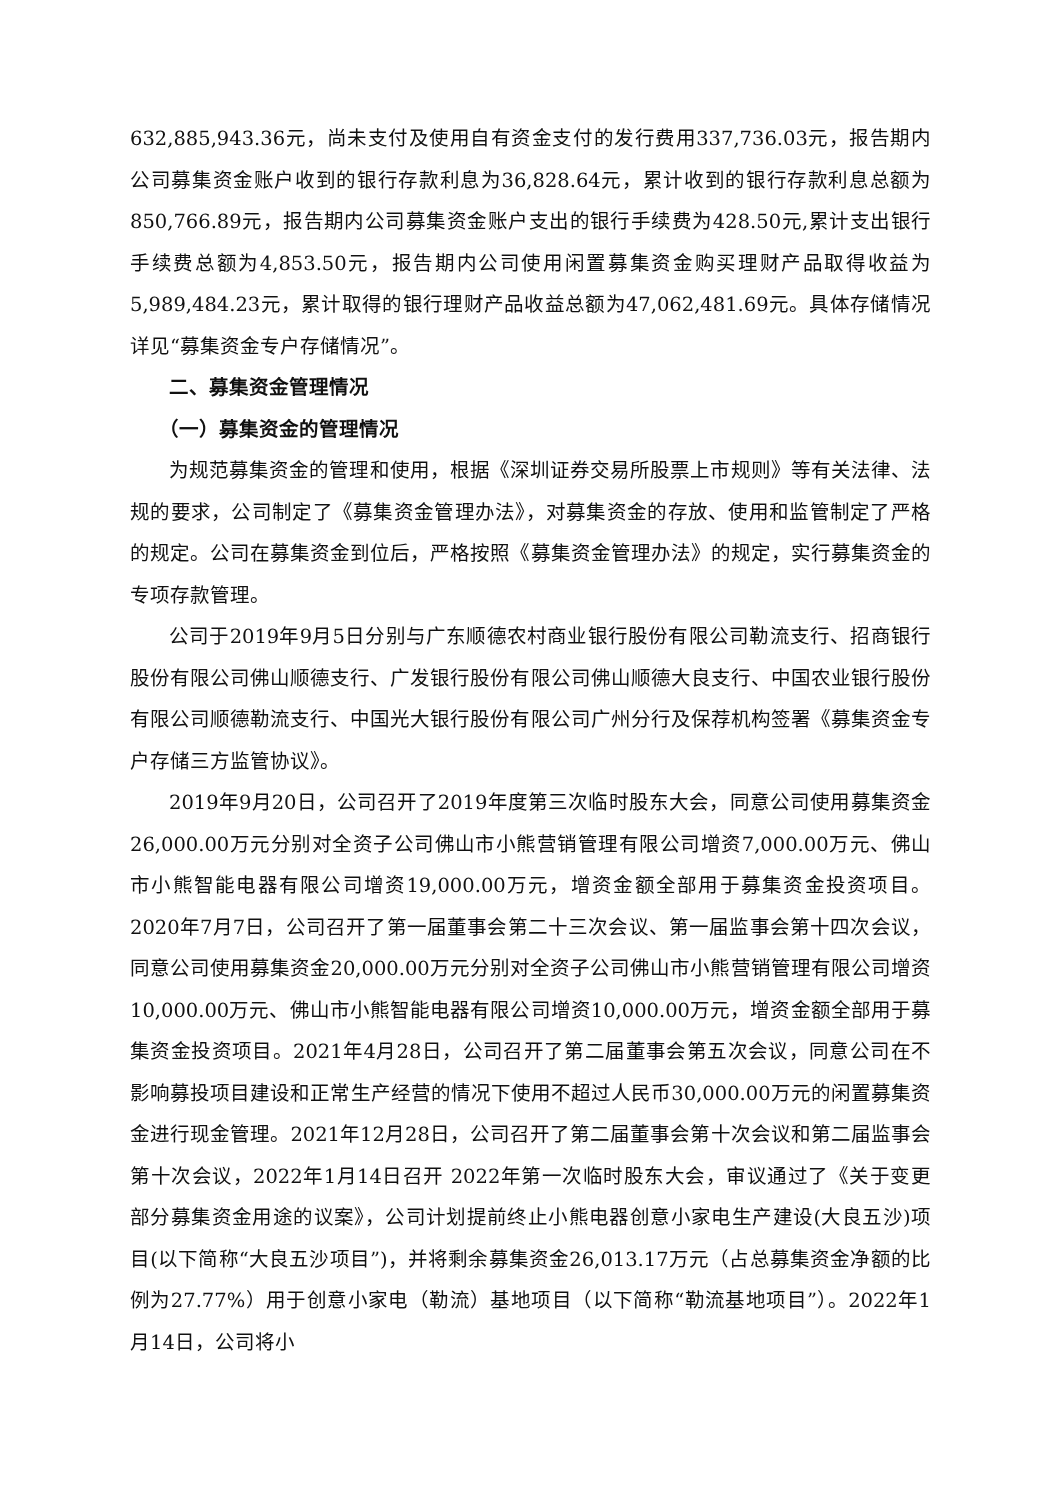632,885,943.36元，尚未支付及使用自有资金支付的发行费用337,736.03元，报告期内公司募集资金账户收到的银行存款利息为36,828.64元，累计收到的银行存款利息总额为850,766.89元，报告期内公司募集资金账户支出的银行手续费为428.50元,累计支出银行手续费总额为4,853.50元，报告期内公司使用闲置募集资金购买理财产品取得收益为5,989,484.23元，累计取得的银行理财产品收益总额为47,062,481.69元。具体存储情况详见“募集资金专户存储情况”。
二、募集资金管理情况
（一）募集资金的管理情况
为规范募集资金的管理和使用，根据《深圳证券交易所股票上市规则》等有关法律、法规的要求，公司制定了《募集资金管理办法》，对募集资金的存放、使用和监管制定了严格的规定。公司在募集资金到位后，严格按照《募集资金管理办法》的规定，实行募集资金的专项存款管理。
公司于2019年9月5日分别与广东顺德农村商业银行股份有限公司勒流支行、招商银行股份有限公司佛山顺德支行、广发银行股份有限公司佛山顺德大良支行、中国农业银行股份有限公司顺德勒流支行、中国光大银行股份有限公司广州分行及保荐机构签署《募集资金专户存储三方监管协议》。
2019年9月20日，公司召开了2019年度第三次临时股东大会，同意公司使用募集资金26,000.00万元分别对全资子公司佛山市小熊营销管理有限公司增资7,000.00万元、佛山市小熊智能电器有限公司增资19,000.00万元，增资金额全部用于募集资金投资项目。2020年7月7日，公司召开了第一届董事会第二十三次会议、第一届监事会第十四次会议，同意公司使用募集资金20,000.00万元分别对全资子公司佛山市小熊营销管理有限公司增资10,000.00万元、佛山市小熊智能电器有限公司增资10,000.00万元，增资金额全部用于募集资金投资项目。2021年4月28日，公司召开了第二届董事会第五次会议，同意公司在不影响募投项目建设和正常生产经营的情况下使用不超过人民币30,000.00万元的闲置募集资金进行现金管理。2021年12月28日，公司召开了第二届董事会第十次会议和第二届监事会第十次会议，2022年1月14日召开 2022年第一次临时股东大会，审议通过了《关于变更部分募集资金用途的议案》，公司计划提前终止小熊电器创意小家电生产建设(大良五沙)项目(以下简称“大良五沙项目”)，并将剩余募集资金26,013.17万元（占总募集资金净额的比例为27.77%）用于创意小家电（勒流）基地项目（以下简称“勒流基地项目”）。2022年1月14日，公司将小